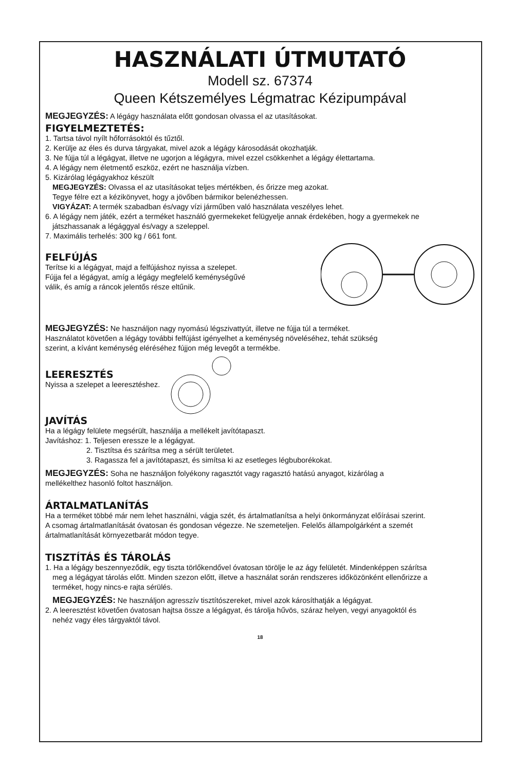HASZNÁLATI ÚTMUTATÓ
Modell sz. 67374
Queen Kétszemélyes Légmatrac Kézipumpával
MEGJEGYZÉS: A légágy használata előtt gondosan olvassa el az utasításokat.
FIGYELMEZTETÉS:
1. Tartsa távol nyílt hőforrásoktól és tűztől.
2. Kerülje az éles és durva tárgyakat, mivel azok a légágy károsodását okozhatják.
3. Ne fújja túl a légágyat, illetve ne ugorjon a légágyra, mivel ezzel csökkenhet a légágy élettartama.
4. A légágy nem életmentő eszköz, ezért ne használja vízben.
5. Kizárólag légágyakhoz készült
MEGJEGYZÉS: Olvassa el az utasításokat teljes mértékben, és őrizze meg azokat.
Tegye félre ezt a kézikönyvet, hogy a jövőben bármikor belenézhessen.
VIGYÁZAT: A termék szabadban és/vagy vízi járműben való használata veszélyes lehet.
6. A légágy nem játék, ezért a terméket használó gyermekeket felügyelje annak érdekében, hogy a gyermekek ne
játszhassanak a légággyal és/vagy a szeleppel.
7. Maximális terhelés: 300 kg / 661 font.
FELFÚJÁS
Terítse ki a légágyat, majd a felfújáshoz nyissa a szelepet.
Fújja fel a légágyat, amíg a légágy megfelelő keménységűvé
válik, és amíg a ráncok jelentős része eltűnik.
MEGJEGYZÉS: Ne használjon nagy nyomású légszivattyút, illetve ne fújja túl a terméket.
Használatot követően a légágy további felfújást igényelhet a keménység növeléséhez, tehát szükség
szerint, a kívánt keménység eléréséhez fújjon még levegőt a termékbe.
LEERESZTÉS
Nyissa a szelepet a leeresztéshez.
JAVÍTÁS
Ha a légágy felülete megsérült, használja a mellékelt javítótapaszt.
Javításhoz: 1. Teljesen eressze le a légágyat.
2. Tisztítsa és szárítsa meg a sérült területet.
3. Ragassza fel a javítótapaszt, és simítsa ki az esetleges légbuborékokat.
MEGJEGYZÉS: Soha ne használjon folyékony ragasztót vagy ragasztó hatású anyagot, kizárólag a
mellékelthez hasonló foltot használjon.
ÁRTALMATLANÍTÁS
Ha a terméket többé már nem lehet használni, vágja szét, és ártalmatlanítsa a helyi önkormányzat előírásai szerint.
A csomag ártalmatlanítását óvatosan és gondosan végezze. Ne szemeteljen. Felelős állampolgárként a szemét
ártalmatlanítását környezetbarát módon tegye.
TISZTÍTÁS ÉS TÁROLÁS
1. Ha a légágy beszennyeződik, egy tiszta törlőkendővel óvatosan törölje le az ágy felületét. Mindenképpen szárítsa
meg a légágyat tárolás előtt. Minden szezon előtt, illetve a használat során rendszeres időközönként ellenőrizze a
terméket, hogy nincs-e rajta sérülés.
MEGJEGYZÉS: Ne használjon agresszív tisztítószereket, mivel azok károsíthatják a légágyat.
2. A leeresztést követően óvatosan hajtsa össze a légágyat, és tárolja hűvös, száraz helyen, vegyi anyagoktól és
nehéz vagy éles tárgyaktól távol.
18